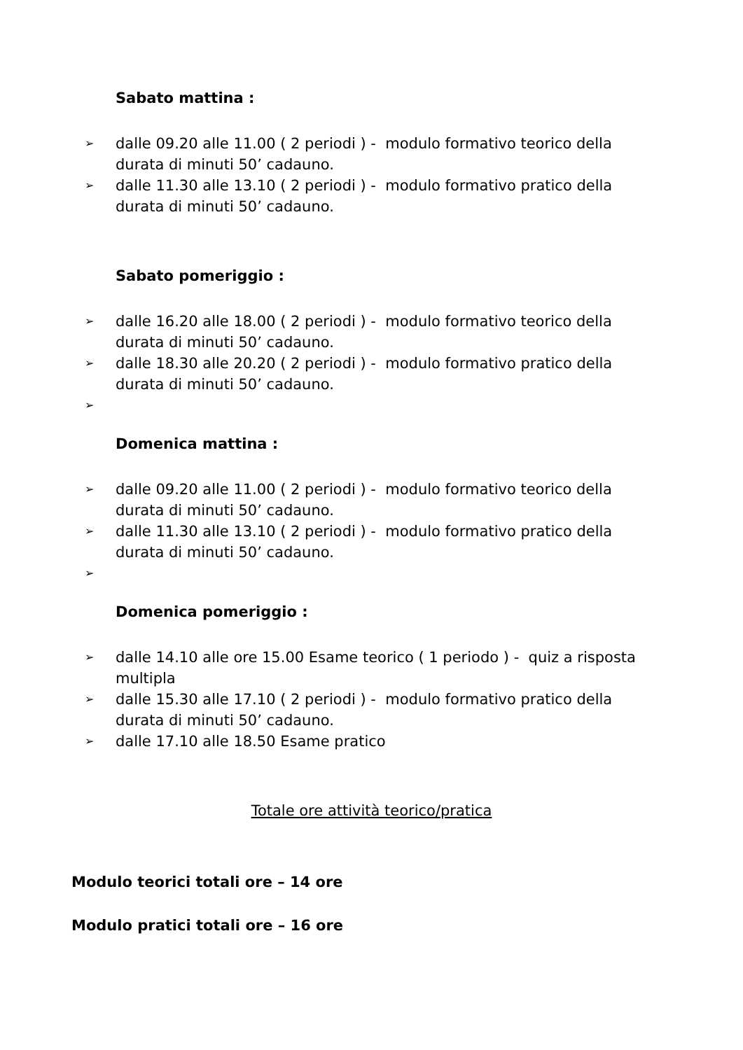Sabato mattina :
➢ dalle 09.20 alle 11.00 ( 2 periodi ) - modulo formativo teorico della durata di minuti 50’ cadauno.
➢ dalle 11.30 alle 13.10 ( 2 periodi ) - modulo formativo pratico della durata di minuti 50’ cadauno.
Sabato pomeriggio :
➢ dalle 16.20 alle 18.00 ( 2 periodi ) - modulo formativo teorico della durata di minuti 50’ cadauno.
➢ dalle 18.30 alle 20.20 ( 2 periodi ) - modulo formativo pratico della durata di minuti 50’ cadauno.
➢
Domenica mattina :
➢ dalle 09.20 alle 11.00 ( 2 periodi ) - modulo formativo teorico della durata di minuti 50’ cadauno.
➢ dalle 11.30 alle 13.10 ( 2 periodi ) - modulo formativo pratico della durata di minuti 50’ cadauno.
➢
Domenica pomeriggio :
➢ dalle 14.10 alle ore 15.00 Esame teorico ( 1 periodo ) - quiz a risposta multipla
➢ dalle 15.30 alle 17.10 ( 2 periodi ) - modulo formativo pratico della durata di minuti 50’ cadauno.
➢ dalle 17.10 alle 18.50 Esame pratico
Totale ore attività teorico/pratica
Modulo teorici totali ore – 14 ore
Modulo pratici totali ore – 16 ore